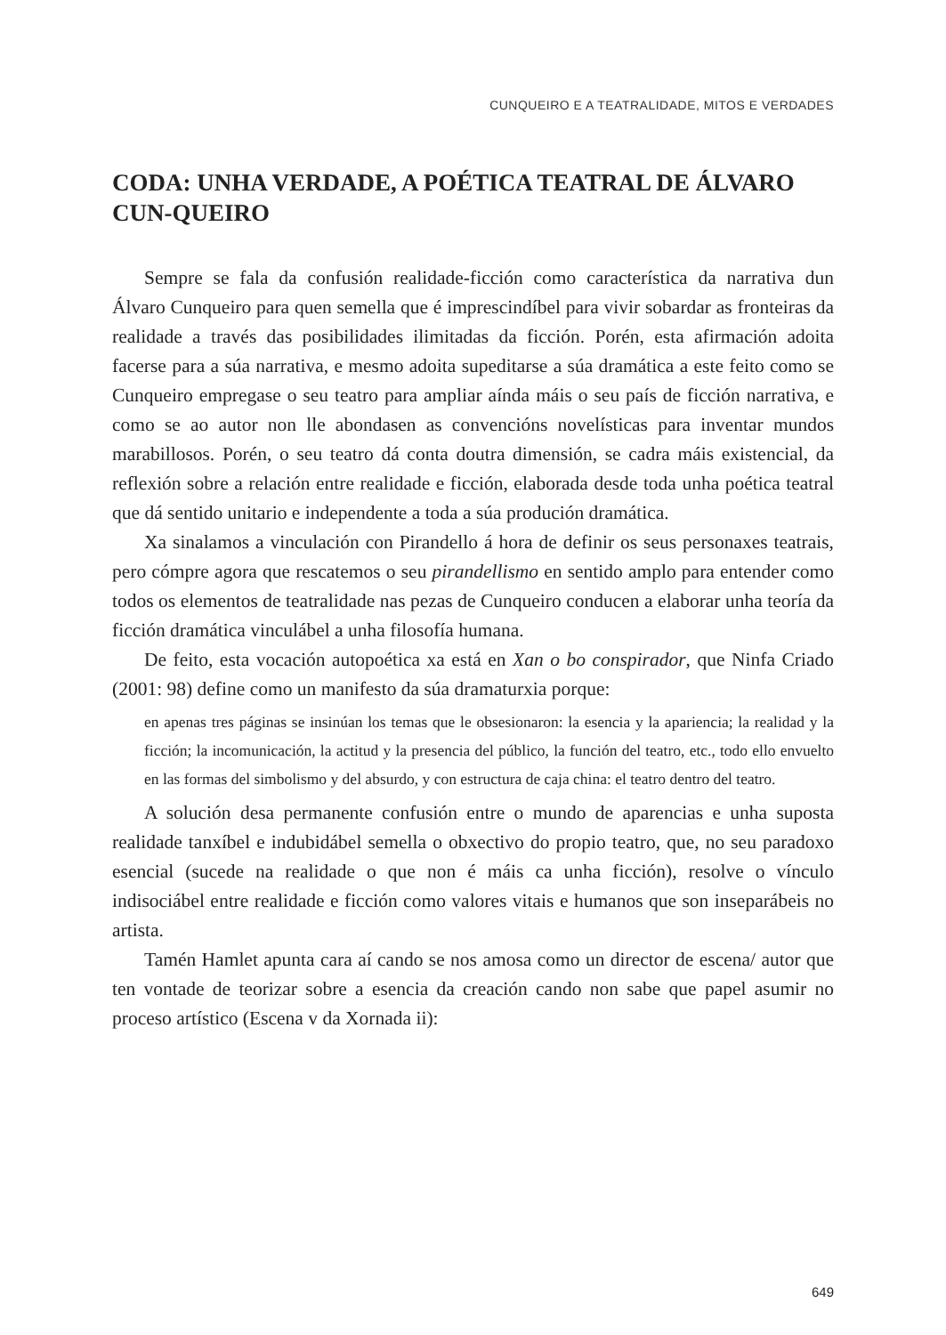CUNQUEIRO E A TEATRALIDADE, MITOS E VERDADES
CODA: UNHA VERDADE, A POÉTICA TEATRAL DE ÁLVARO CUN-QUEIRO
Sempre se fala da confusión realidade-ficción como característica da narrativa dun Álvaro Cunqueiro para quen semella que é imprescindíbel para vivir sobardar as fronteiras da realidade a través das posibilidades ilimitadas da ficción. Porén, esta afirmación adoita facerse para a súa narrativa, e mesmo adoita supeditarse a súa dramática a este feito como se Cunqueiro empregase o seu teatro para ampliar aínda máis o seu país de ficción narrativa, e como se ao autor non lle abondasen as convencións novelísticas para inventar mundos marabillosos. Porén, o seu teatro dá conta doutra dimensión, se cadra máis existencial, da reflexión sobre a relación entre realidade e ficción, elaborada desde toda unha poética teatral que dá sentido unitario e independente a toda a súa produción dramática.
Xa sinalamos a vinculación con Pirandello á hora de definir os seus personaxes teatrais, pero cómpre agora que rescatemos o seu pirandellismo en sentido amplo para entender como todos os elementos de teatralidade nas pezas de Cunqueiro conducen a elaborar unha teoría da ficción dramática vinculábel a unha filosofía humana.
De feito, esta vocación autopoética xa está en Xan o bo conspirador, que Ninfa Criado (2001: 98) define como un manifesto da súa dramaturxia porque:
en apenas tres páginas se insinúan los temas que le obsesionaron: la esencia y la apariencia; la realidad y la ficción; la incomunicación, la actitud y la presencia del público, la función del teatro, etc., todo ello envuelto en las formas del simbolismo y del absurdo, y con estructura de caja china: el teatro dentro del teatro.
A solución desa permanente confusión entre o mundo de aparencias e unha suposta realidade tanxíbel e indubidábel semella o obxectivo do propio teatro, que, no seu paradoxo esencial (sucede na realidade o que non é máis ca unha ficción), resolve o vínculo indisociábel entre realidade e ficción como valores vitais e humanos que son inseparábeis no artista.
Tamén Hamlet apunta cara aí cando se nos amosa como un director de escena/ autor que ten vontade de teorizar sobre a esencia da creación cando non sabe que papel asumir no proceso artístico (Escena v da Xornada ii):
649